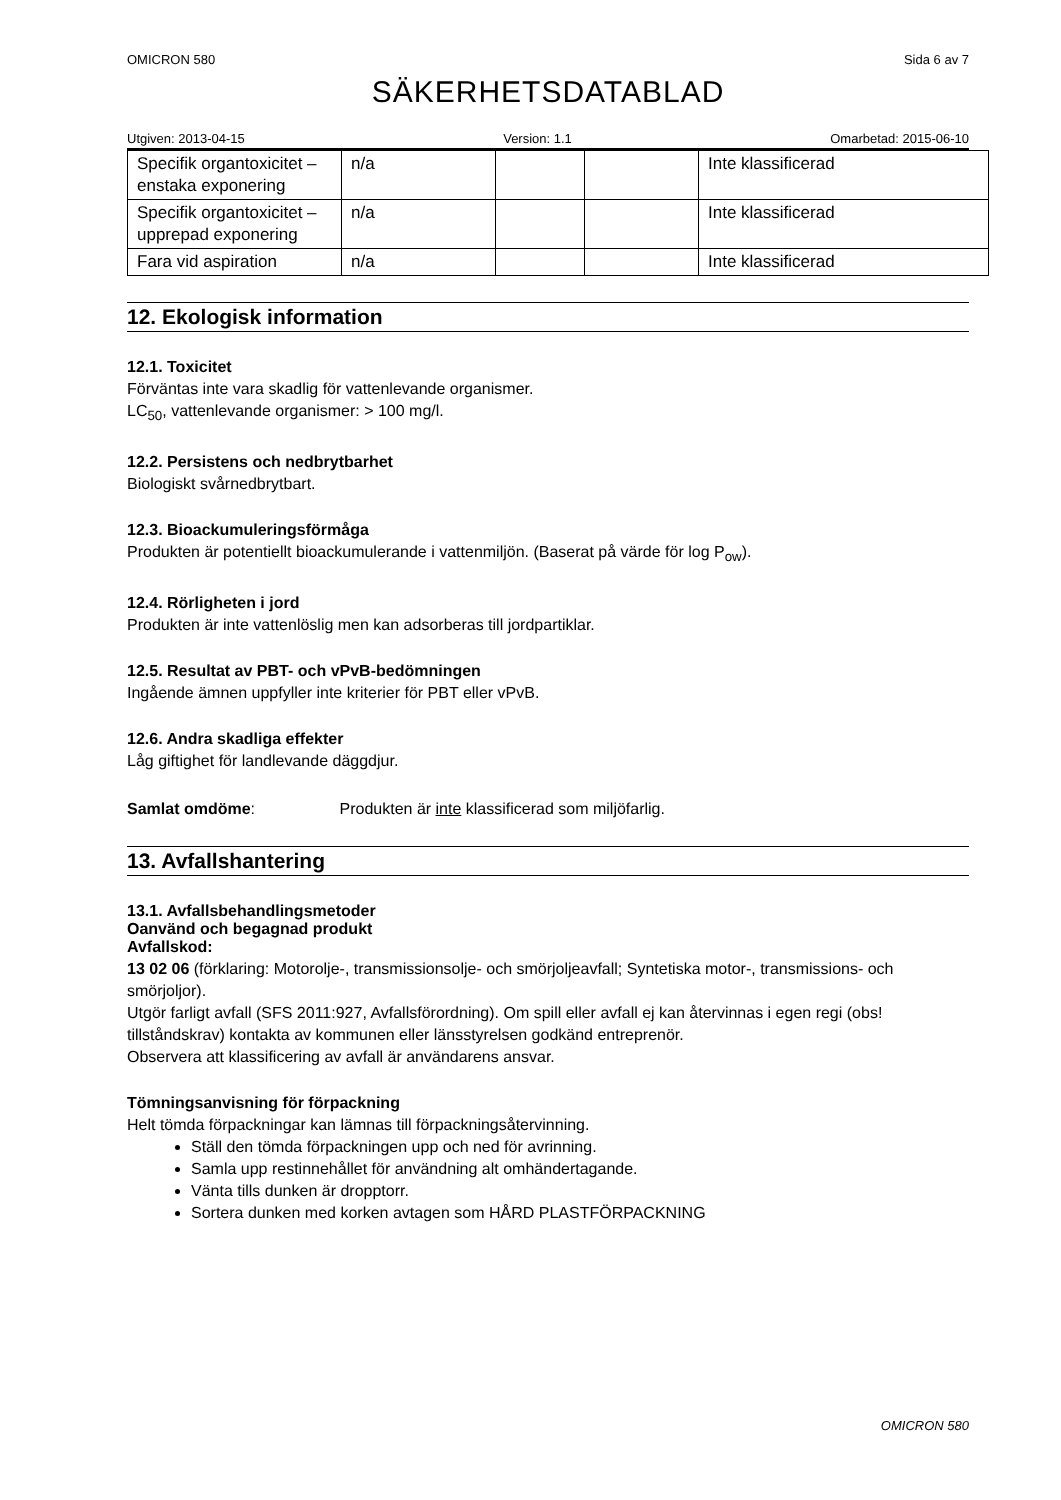OMICRON 580 Sida 6 av 7
SÄKERHETSDATABLAD
Utgiven: 2013-04-15 Version: 1.1 Omarbetad: 2015-06-10
| Specifik organtoxicitet – enstaka exponering | n/a | | | Inte klassificerad |
| Specifik organtoxicitet – upprepad exponering | n/a | | | Inte klassificerad |
| Fara vid aspiration | n/a | | | Inte klassificerad |
12. Ekologisk information
12.1. Toxicitet
Förväntas inte vara skadlig för vattenlevande organismer.
LC<sub>50</sub>, vattenlevande organismer: > 100 mg/l.
12.2. Persistens och nedbrytbarhet
Biologiskt svårnedbrytbart.
12.3. Bioackumuleringsförmåga
Produkten är potentiellt bioackumulerande i vattenmiljön. (Baserat på värde för log P<sub>ow</sub>).
12.4. Rörligheten i jord
Produkten är inte vattenlöslig men kan adsorberas till jordpartiklar.
12.5. Resultat av PBT- och vPvB-bedömningen
Ingående ämnen uppfyller inte kriterier för PBT eller vPvB.
12.6. Andra skadliga effekter
Låg giftighet för landlevande däggdjur.
Samlat omdöme: Produkten är inte klassificerad som miljöfarlig.
13. Avfallshantering
13.1. Avfallsbehandlingsmetoder
Oanvänd och begagnad produkt
Avfallskod:
13 02 06 (förklaring: Motorolje-, transmissionsolje- och smörjoljeavfall; Syntetiska motor-, transmissions- och smörjoljor).
Utgör farligt avfall (SFS 2011:927, Avfallsförordning). Om spill eller avfall ej kan återvinnas i egen regi (obs! tillståndskrav) kontakta av kommunen eller länsstyrelsen godkänd entreprenör.
Observera att klassificering av avfall är användarens ansvar.
Tömningsanvisning för förpackning
Helt tömda förpackningar kan lämnas till förpackningsåtervinning.
Ställ den tömda förpackningen upp och ned för avrinning.
Samla upp restinnehållet för användning alt omhändertagande.
Vänta tills dunken är dropptorr.
Sortera dunken med korken avtagen som HÅRD PLASTFÖRPACKNING
OMICRON 580